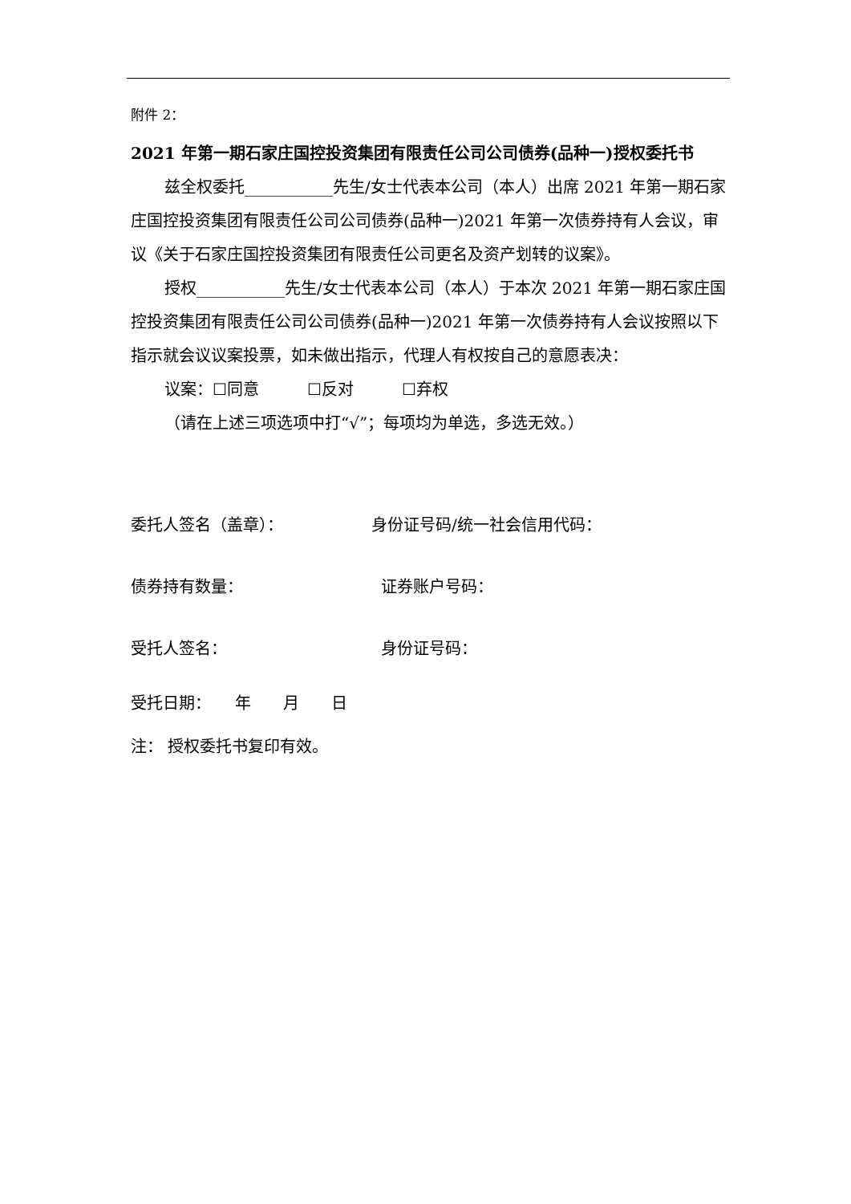附件 2：
2021 年第一期石家庄国控投资集团有限责任公司公司债券(品种一)授权委托书
兹全权委托___________先生/女士代表本公司（本人）出席 2021 年第一期石家庄国控投资集团有限责任公司公司债券(品种一)2021 年第一次债券持有人会议，审议《关于石家庄国控投资集团有限责任公司更名及资产划转的议案》。
授权___________先生/女士代表本公司（本人）于本次 2021 年第一期石家庄国控投资集团有限责任公司公司债券(品种一)2021 年第一次债券持有人会议按照以下指示就会议议案投票，如未做出指示，代理人有权按自己的意愿表决：
议案：☐同意　　　☐反对　　　☐弃权
（请在上述三项选项中打“√”；每项均为单选，多选无效。）
委托人签名（盖章）： 身份证号码/统一社会信用代码：
债券持有数量： 证券账户号码：
受托人签名： 身份证号码：
受托日期：　　年　　月　　日
注： 授权委托书复印有效。